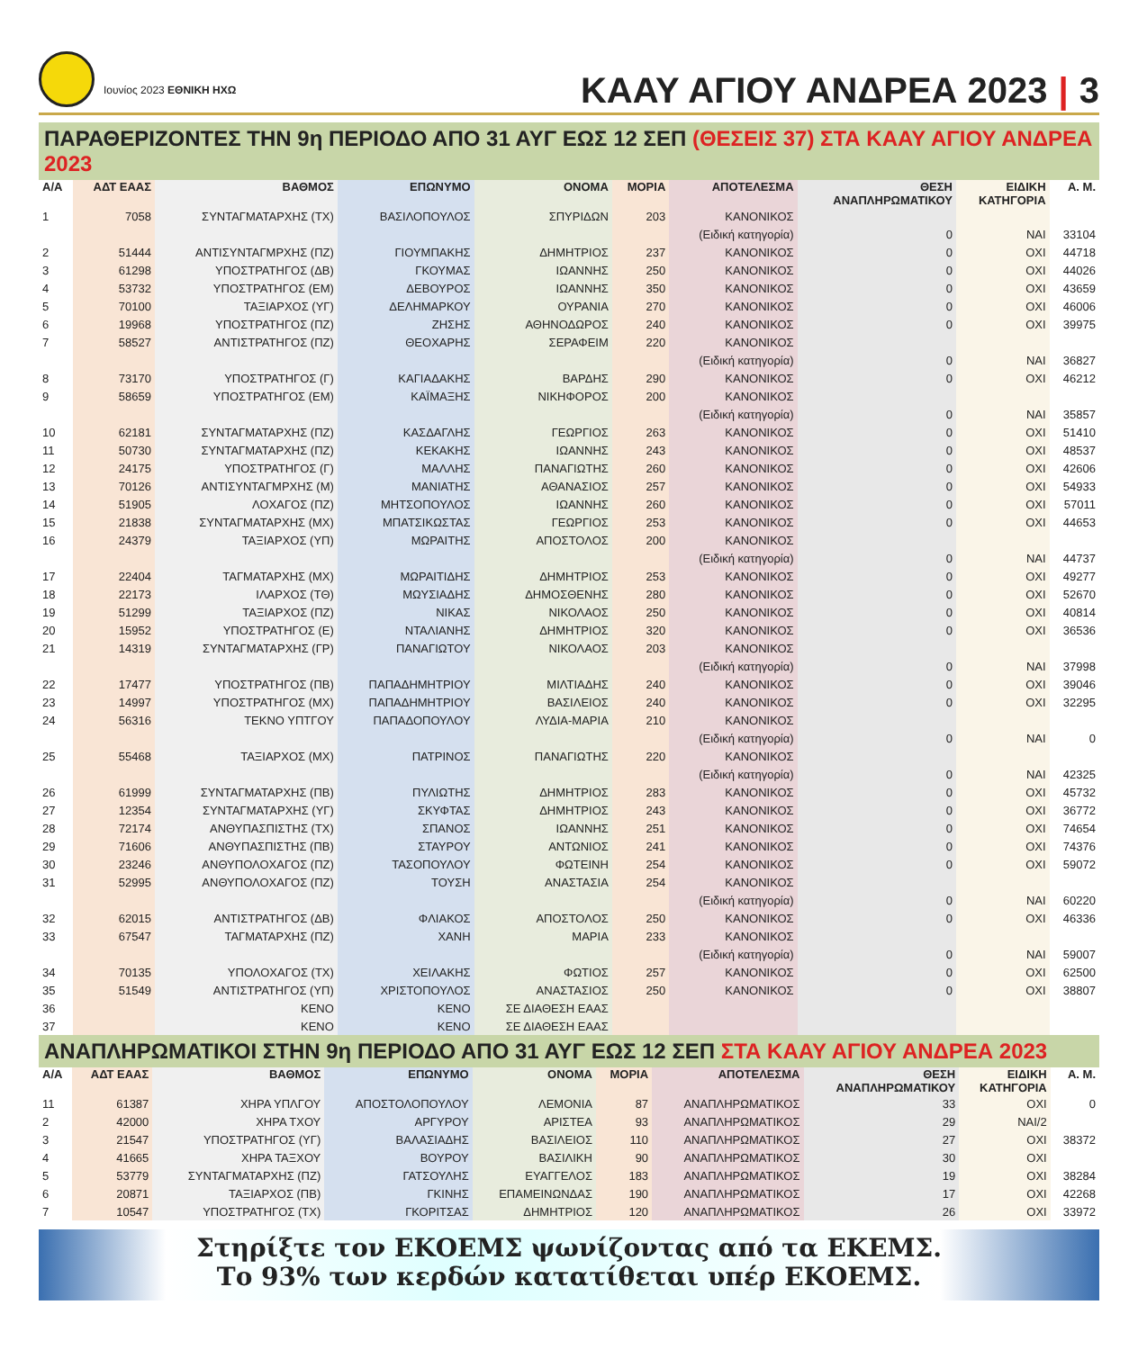Ιουνίος 2023 ΕΘΝΙΚΗ ΗΧΩ
ΚΑΑΥ ΑΓΙΟΥ ΑΝΔΡΕΑ 2023 | 3
ΠΑΡΑΘΕΡΙΖΟΝΤΕΣ ΤΗΝ 9η ΠΕΡΙΟΔΟ ΑΠΟ 31 ΑΥΓ ΕΩΣ 12 ΣΕΠ (ΘΕΣΕΙΣ 37) ΣΤΑ ΚΑΑΥ ΑΓΙΟΥ ΑΝΔΡΕΑ 2023
| Α/Α | ΑΔΤ ΕΑΑΣ | ΒΑΘΜΟΣ | ΕΠΩΝΥΜΟ | ΟΝΟΜΑ | ΜΟΡΙΑ | ΑΠΟΤΕΛΕΣΜΑ | ΘΕΣΗ ΑΝΑΠΛΗΡΩΜΑΤΙΚΟΥ | ΕΙΔΙΚΗ ΚΑΤΗΓΟΡΙΑ | Α. Μ. |
| --- | --- | --- | --- | --- | --- | --- | --- | --- | --- |
| 1 | 7058 | ΣΥΝΤΑΓΜΑΤΑΡΧΗΣ (ΤΧ) | ΒΑΣΙΛΟΠΟΥΛΟΣ | ΣΠΥΡΙΔΩΝ | 203 | ΚΑΝΟΝΙΚΟΣ | | | |
| | | | | | | (Ειδική κατηγορία) | 0 | ΝΑΙ | 33104 |
| 2 | 51444 | ΑΝΤΙΣΥΝΤΑΓΜΡΧΗΣ (ΠΖ) | ΓΙΟΥΜΠΑΚΗΣ | ΔΗΜΗΤΡΙΟΣ | 237 | ΚΑΝΟΝΙΚΟΣ | 0 | ΟΧΙ | 44718 |
| 3 | 61298 | ΥΠΟΣΤΡΑΤΗΓΟΣ (ΔΒ) | ΓΚΟΥΜΑΣ | ΙΩΑΝΝΗΣ | 250 | ΚΑΝΟΝΙΚΟΣ | 0 | ΟΧΙ | 44026 |
| 4 | 53732 | ΥΠΟΣΤΡΑΤΗΓΟΣ (ΕΜ) | ΔΕΒΟΥΡΟΣ | ΙΩΑΝΝΗΣ | 350 | ΚΑΝΟΝΙΚΟΣ | 0 | ΟΧΙ | 43659 |
| 5 | 70100 | ΤΑΞΙΑΡΧΟΣ (ΥΓ) | ΔΕΛΗΜΑΡΚΟΥ | ΟΥΡΑΝΙΑ | 270 | ΚΑΝΟΝΙΚΟΣ | 0 | ΟΧΙ | 46006 |
| 6 | 19968 | ΥΠΟΣΤΡΑΤΗΓΟΣ (ΠΖ) | ΖΗΣΗΣ | ΑΘΗΝΟΔΩΡΟΣ | 240 | ΚΑΝΟΝΙΚΟΣ | 0 | ΟΧΙ | 39975 |
| 7 | 58527 | ΑΝΤΙΣΤΡΑΤΗΓΟΣ (ΠΖ) | ΘΕΟΧΑΡΗΣ | ΣΕΡΑΦΕΙΜ | 220 | ΚΑΝΟΝΙΚΟΣ | | | |
| | | | | | | (Ειδική κατηγορία) | 0 | ΝΑΙ | 36827 |
| 8 | 73170 | ΥΠΟΣΤΡΑΤΗΓΟΣ (Γ) | ΚΑΓΙΑΔΑΚΗΣ | ΒΑΡΔΗΣ | 290 | ΚΑΝΟΝΙΚΟΣ | 0 | ΟΧΙ | 46212 |
| 9 | 58659 | ΥΠΟΣΤΡΑΤΗΓΟΣ (ΕΜ) | ΚΑΪΜΑΞΗΣ | ΝΙΚΗΦΟΡΟΣ | 200 | ΚΑΝΟΝΙΚΟΣ | | | |
| | | | | | | (Ειδική κατηγορία) | 0 | ΝΑΙ | 35857 |
| 10 | 62181 | ΣΥΝΤΑΓΜΑΤΑΡΧΗΣ (ΠΖ) | ΚΑΣΔΑΓΛΗΣ | ΓΕΩΡΓΙΟΣ | 263 | ΚΑΝΟΝΙΚΟΣ | 0 | ΟΧΙ | 51410 |
| 11 | 50730 | ΣΥΝΤΑΓΜΑΤΑΡΧΗΣ (ΠΖ) | ΚΕΚΑΚΗΣ | ΙΩΑΝΝΗΣ | 243 | ΚΑΝΟΝΙΚΟΣ | 0 | ΟΧΙ | 48537 |
| 12 | 24175 | ΥΠΟΣΤΡΑΤΗΓΟΣ (Γ) | ΜΑΛΛΗΣ | ΠΑΝΑΓΙΩΤΗΣ | 260 | ΚΑΝΟΝΙΚΟΣ | 0 | ΟΧΙ | 42606 |
| 13 | 70126 | ΑΝΤΙΣΥΝΤΑΓΜΡΧΗΣ (Μ) | ΜΑΝΙΑΤΗΣ | ΑΘΑΝΑΣΙΟΣ | 257 | ΚΑΝΟΝΙΚΟΣ | 0 | ΟΧΙ | 54933 |
| 14 | 51905 | ΛΟΧΑΓΟΣ (ΠΖ) | ΜΗΤΣΟΠΟΥΛΟΣ | ΙΩΑΝΝΗΣ | 260 | ΚΑΝΟΝΙΚΟΣ | 0 | ΟΧΙ | 57011 |
| 15 | 21838 | ΣΥΝΤΑΓΜΑΤΑΡΧΗΣ (ΜΧ) | ΜΠΑΤΣΙΚΩΣΤΑΣ | ΓΕΩΡΓΙΟΣ | 253 | ΚΑΝΟΝΙΚΟΣ | 0 | ΟΧΙ | 44653 |
| 16 | 24379 | ΤΑΞΙΑΡΧΟΣ (ΥΠ) | ΜΩΡΑΙΤΗΣ | ΑΠΟΣΤΟΛΟΣ | 200 | ΚΑΝΟΝΙΚΟΣ | | | |
| | | | | | | (Ειδική κατηγορία) | 0 | ΝΑΙ | 44737 |
| 17 | 22404 | ΤΑΓΜΑΤΑΡΧΗΣ (ΜΧ) | ΜΩΡΑΙΤΙΔΗΣ | ΔΗΜΗΤΡΙΟΣ | 253 | ΚΑΝΟΝΙΚΟΣ | 0 | ΟΧΙ | 49277 |
| 18 | 22173 | ΙΛΑΡΧΟΣ (ΤΘ) | ΜΩΥΣΙΑΔΗΣ | ΔΗΜΟΣΘΕΝΗΣ | 280 | ΚΑΝΟΝΙΚΟΣ | 0 | ΟΧΙ | 52670 |
| 19 | 51299 | ΤΑΞΙΑΡΧΟΣ (ΠΖ) | ΝΙΚΑΣ | ΝΙΚΟΛΑΟΣ | 250 | ΚΑΝΟΝΙΚΟΣ | 0 | ΟΧΙ | 40814 |
| 20 | 15952 | ΥΠΟΣΤΡΑΤΗΓΟΣ (Ε) | ΝΤΑΛΙΑΝΗΣ | ΔΗΜΗΤΡΙΟΣ | 320 | ΚΑΝΟΝΙΚΟΣ | 0 | ΟΧΙ | 36536 |
| 21 | 14319 | ΣΥΝΤΑΓΜΑΤΑΡΧΗΣ (ΓΡ) | ΠΑΝΑΓΙΩΤΟΥ | ΝΙΚΟΛΑΟΣ | 203 | ΚΑΝΟΝΙΚΟΣ | | | |
| | | | | | | (Ειδική κατηγορία) | 0 | ΝΑΙ | 37998 |
| 22 | 17477 | ΥΠΟΣΤΡΑΤΗΓΟΣ (ΠΒ) | ΠΑΠΑΔΗΜΗΤΡΙΟΥ | ΜΙΛΤΙΑΔΗΣ | 240 | ΚΑΝΟΝΙΚΟΣ | 0 | ΟΧΙ | 39046 |
| 23 | 14997 | ΥΠΟΣΤΡΑΤΗΓΟΣ (ΜΧ) | ΠΑΠΑΔΗΜΗΤΡΙΟΥ | ΒΑΣΙΛΕΙΟΣ | 240 | ΚΑΝΟΝΙΚΟΣ | 0 | ΟΧΙ | 32295 |
| 24 | 56316 | ΤΕΚΝΟ ΥΠΤΓΟΥ | ΠΑΠΑΔΟΠΟΥΛΟΥ | ΛΥΔΙΑ-ΜΑΡΙΑ | 210 | ΚΑΝΟΝΙΚΟΣ | | | |
| | | | | | | (Ειδική κατηγορία) | 0 | ΝΑΙ | 0 |
| 25 | 55468 | ΤΑΞΙΑΡΧΟΣ (ΜΧ) | ΠΑΤΡΙΝΟΣ | ΠΑΝΑΓΙΩΤΗΣ | 220 | ΚΑΝΟΝΙΚΟΣ | | | |
| | | | | | | (Ειδική κατηγορία) | 0 | ΝΑΙ | 42325 |
| 26 | 61999 | ΣΥΝΤΑΓΜΑΤΑΡΧΗΣ (ΠΒ) | ΠΥΛΙΩΤΗΣ | ΔΗΜΗΤΡΙΟΣ | 283 | ΚΑΝΟΝΙΚΟΣ | 0 | ΟΧΙ | 45732 |
| 27 | 12354 | ΣΥΝΤΑΓΜΑΤΑΡΧΗΣ (ΥΓ) | ΣΚΥΦΤΑΣ | ΔΗΜΗΤΡΙΟΣ | 243 | ΚΑΝΟΝΙΚΟΣ | 0 | ΟΧΙ | 36772 |
| 28 | 72174 | ΑΝΘΥΠΑΣΠΙΣΤΗΣ (ΤΧ) | ΣΠΑΝΟΣ | ΙΩΑΝΝΗΣ | 251 | ΚΑΝΟΝΙΚΟΣ | 0 | ΟΧΙ | 74654 |
| 29 | 71606 | ΑΝΘΥΠΑΣΠΙΣΤΗΣ (ΠΒ) | ΣΤΑΥΡΟΥ | ΑΝΤΩΝΙΟΣ | 241 | ΚΑΝΟΝΙΚΟΣ | 0 | ΟΧΙ | 74376 |
| 30 | 23246 | ΑΝΘΥΠΟΛΟΧΑΓΟΣ (ΠΖ) | ΤΑΣΟΠΟΥΛΟΥ | ΦΩΤΕΙΝΗ | 254 | ΚΑΝΟΝΙΚΟΣ | 0 | ΟΧΙ | 59072 |
| 31 | 52995 | ΑΝΘΥΠΟΛΟΧΑΓΟΣ (ΠΖ) | ΤΟΥΣΗ | ΑΝΑΣΤΑΣΙΑ | 254 | ΚΑΝΟΝΙΚΟΣ | | | |
| | | | | | | (Ειδική κατηγορία) | 0 | ΝΑΙ | 60220 |
| 32 | 62015 | ΑΝΤΙΣΤΡΑΤΗΓΟΣ (ΔΒ) | ΦΛΙΑΚΟΣ | ΑΠΟΣΤΟΛΟΣ | 250 | ΚΑΝΟΝΙΚΟΣ | 0 | ΟΧΙ | 46336 |
| 33 | 67547 | ΤΑΓΜΑΤΑΡΧΗΣ (ΠΖ) | ΧΑΝΗ | ΜΑΡΙΑ | 233 | ΚΑΝΟΝΙΚΟΣ | | | |
| | | | | | | (Ειδική κατηγορία) | 0 | ΝΑΙ | 59007 |
| 34 | 70135 | ΥΠΟΛΟΧΑΓΟΣ (ΤΧ) | ΧΕΙΛΑΚΗΣ | ΦΩΤΙΟΣ | 257 | ΚΑΝΟΝΙΚΟΣ | 0 | ΟΧΙ | 62500 |
| 35 | 51549 | ΑΝΤΙΣΤΡΑΤΗΓΟΣ (ΥΠ) | ΧΡΙΣΤΟΠΟΥΛΟΣ | ΑΝΑΣΤΑΣΙΟΣ | 250 | ΚΑΝΟΝΙΚΟΣ | 0 | ΟΧΙ | 38807 |
| 36 | | ΚΕΝΟ | ΚΕΝΟ | ΣΕ ΔΙΑΘΕΣΗ ΕΑΑΣ | | | | | |
| 37 | | ΚΕΝΟ | ΚΕΝΟ | ΣΕ ΔΙΑΘΕΣΗ ΕΑΑΣ | | | | | |
ΑΝΑΠΛΗΡΩΜΑΤΙΚΟΙ ΣΤΗΝ 9η ΠΕΡΙΟΔΟ ΑΠΟ 31 ΑΥΓ ΕΩΣ 12 ΣΕΠ ΣΤΑ ΚΑΑΥ ΑΓΙΟΥ ΑΝΔΡΕΑ 2023
| Α/Α | ΑΔΤ ΕΑΑΣ | ΒΑΘΜΟΣ | ΕΠΩΝΥΜΟ | ΟΝΟΜΑ | ΜΟΡΙΑ | ΑΠΟΤΕΛΕΣΜΑ | ΘΕΣΗ ΑΝΑΠΛΗΡΩΜΑΤΙΚΟΥ | ΕΙΔΙΚΗ ΚΑΤΗΓΟΡΙΑ | Α. Μ. |
| --- | --- | --- | --- | --- | --- | --- | --- | --- | --- |
| 11 | 61387 | ΧΗΡΑ ΥΠΛΓΟΥ | ΑΠΟΣΤΟΛΟΠΟΥΛΟΥ | ΛΕΜΟΝΙΑ | 87 | ΑΝΑΠΛΗΡΩΜΑΤΙΚΟΣ | 33 | ΟΧΙ | 0 |
| 2 | 42000 | ΧΗΡΑ ΤΧΟΥ | ΑΡΓΥΡΟΥ | ΑΡΙΣΤΕΑ | 93 | ΑΝΑΠΛΗΡΩΜΑΤΙΚΟΣ | 29 | ΝΑΙ/2 | |
| 3 | 21547 | ΥΠΟΣΤΡΑΤΗΓΟΣ (ΥΓ) | ΒΑΛΑΣΙΑΔΗΣ | ΒΑΣΙΛΕΙΟΣ | 110 | ΑΝΑΠΛΗΡΩΜΑΤΙΚΟΣ | 27 | ΟΧΙ | 38372 |
| 4 | 41665 | ΧΗΡΑ ΤΑΞΧΟΥ | ΒΟΥΡΟΥ | ΒΑΣΙΛΙΚΗ | 90 | ΑΝΑΠΛΗΡΩΜΑΤΙΚΟΣ | 30 | ΟΧΙ | |
| 5 | 53779 | ΣΥΝΤΑΓΜΑΤΑΡΧΗΣ (ΠΖ) | ΓΑΤΣΟΥΛΗΣ | ΕΥΑΓΓΕΛΟΣ | 183 | ΑΝΑΠΛΗΡΩΜΑΤΙΚΟΣ | 19 | ΟΧΙ | 38284 |
| 6 | 20871 | ΤΑΞΙΑΡΧΟΣ (ΠΒ) | ΓΚΙΝΗΣ | ΕΠΑΜΕΙΝΩΝΔΑΣ | 190 | ΑΝΑΠΛΗΡΩΜΑΤΙΚΟΣ | 17 | ΟΧΙ | 42268 |
| 7 | 10547 | ΥΠΟΣΤΡΑΤΗΓΟΣ (ΤΧ) | ΓΚΟΡΙΤΣΑΣ | ΔΗΜΗΤΡΙΟΣ | 120 | ΑΝΑΠΛΗΡΩΜΑΤΙΚΟΣ | 26 | ΟΧΙ | 33972 |
Στηρίξτε τον ΕΚΟΕΜΣ ψωνίζοντας από τα ΕΚΕΜΣ.
Το 93% των κερδών κατατίθεται υπέρ ΕΚΟΕΜΣ.